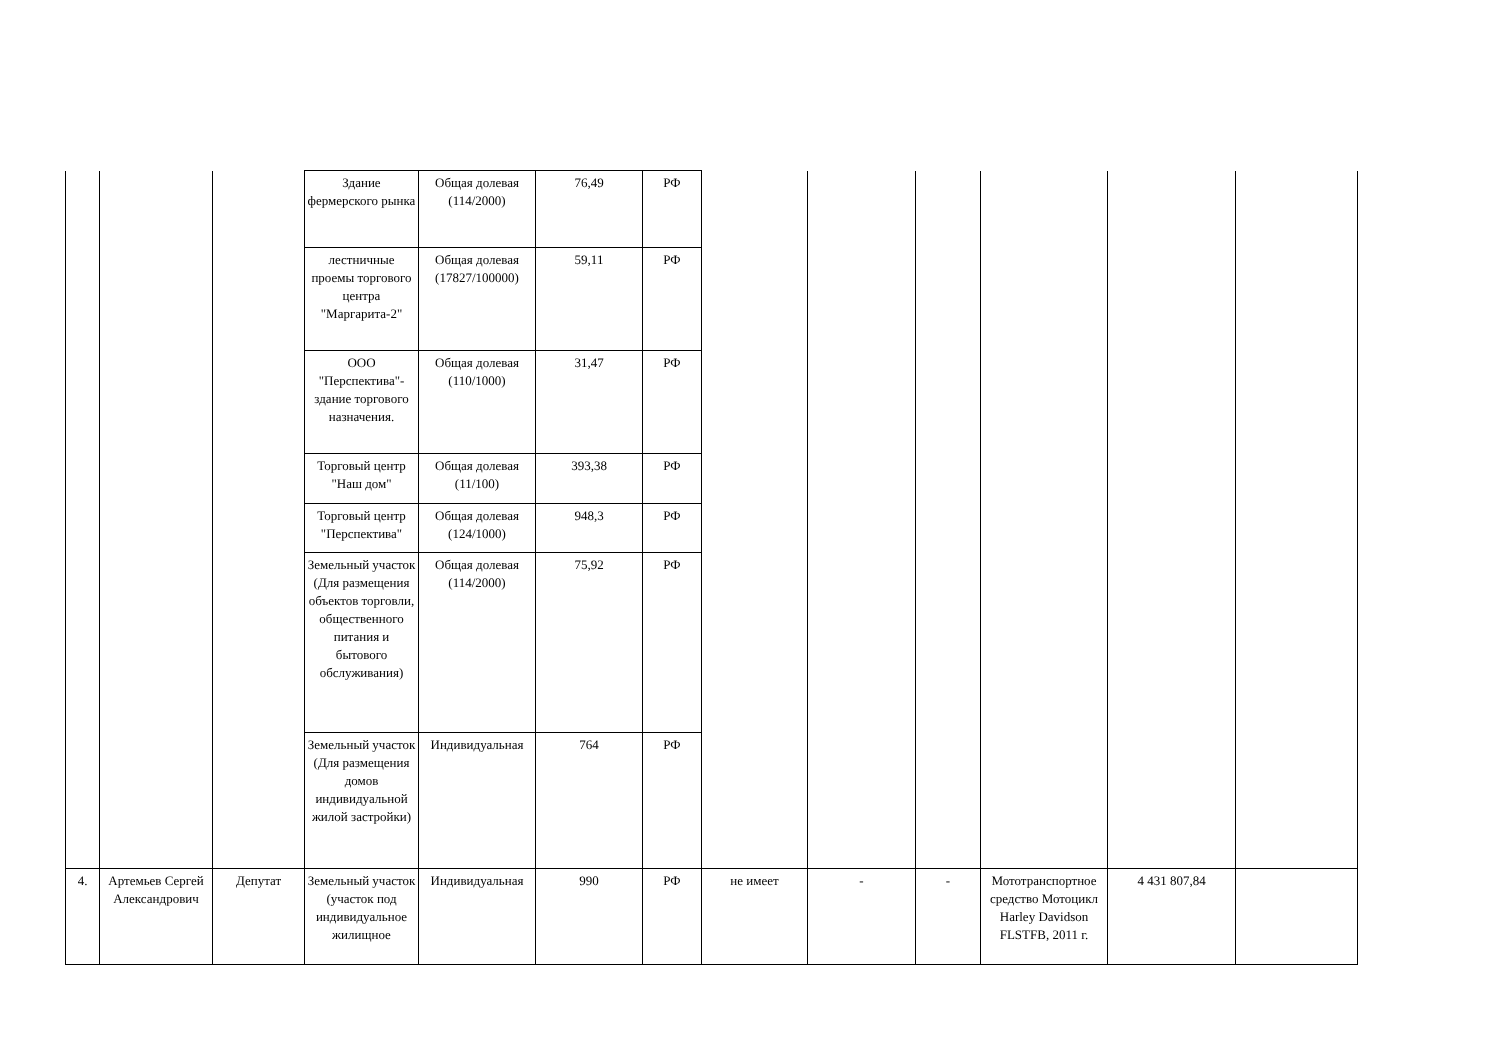| | | | Здание фермерского рынка | Общая долевая (114/2000) | 76,49 | РФ | | | | | | |
| | | | лестничные проемы торгового центра "Маргарита-2" | Общая долевая (17827/100000) | 59,11 | РФ | | | | | | |
| | | | ООО "Перспектива"-здание торгового назначения. | Общая долевая (110/1000) | 31,47 | РФ | | | | | | |
| | | | Торговый центр "Наш дом" | Общая долевая (11/100) | 393,38 | РФ | | | | | | |
| | | | Торговый центр "Перспектива" | Общая долевая (124/1000) | 948,3 | РФ | | | | | | |
| | | | Земельный участок (Для размещения объектов торговли, общественного питания и бытового обслуживания) | Общая долевая (114/2000) | 75,92 | РФ | | | | | | |
| | | | Земельный участок (Для размещения домов индивидуальной жилой застройки) | Индивидуальная | 764 | РФ | | | | | | |
| 4. | Артемьев Сергей Александрович | Депутат | Земельный участок (участок под индивидуальное жилищное | Индивидуальная | 990 | РФ | не имеет | - | - | Мототранспортное средство Мотоцикл Harley Davidson FLSTFB, 2011 г. | 4 431 807,84 | |